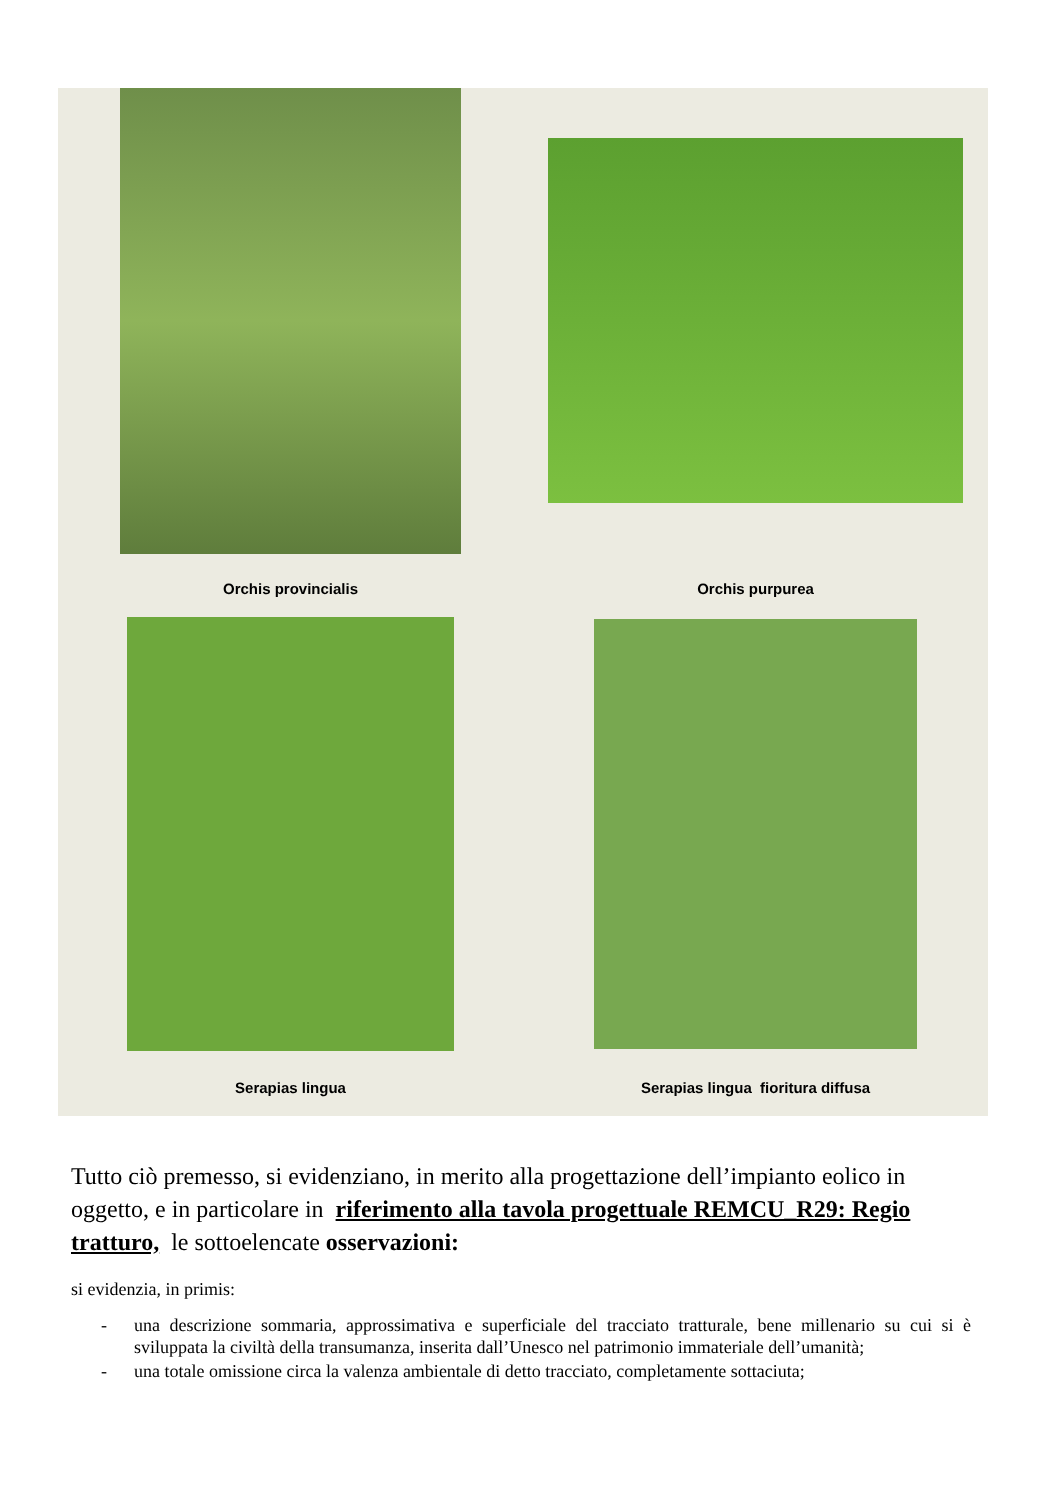Orchis provincialis
Orchis purpurea
Serapias lingua
Serapias lingua fioritura diffusa
Tutto ciò premesso, si evidenziano, in merito alla progettazione dell’impianto eolico in oggetto, e in particolare in riferimento alla tavola progettuale REMCU_R29: Regio tratturo, le sottoelencate osservazioni:
si evidenzia, in primis:
- una descrizione sommaria, approssimativa e superficiale del tracciato tratturale, bene millenario su cui si è sviluppata la civiltà della transumanza, inserita dall’Unesco nel patrimonio immateriale dell’umanità;
- una totale omissione circa la valenza ambientale di detto tracciato, completamente sottaciuta;